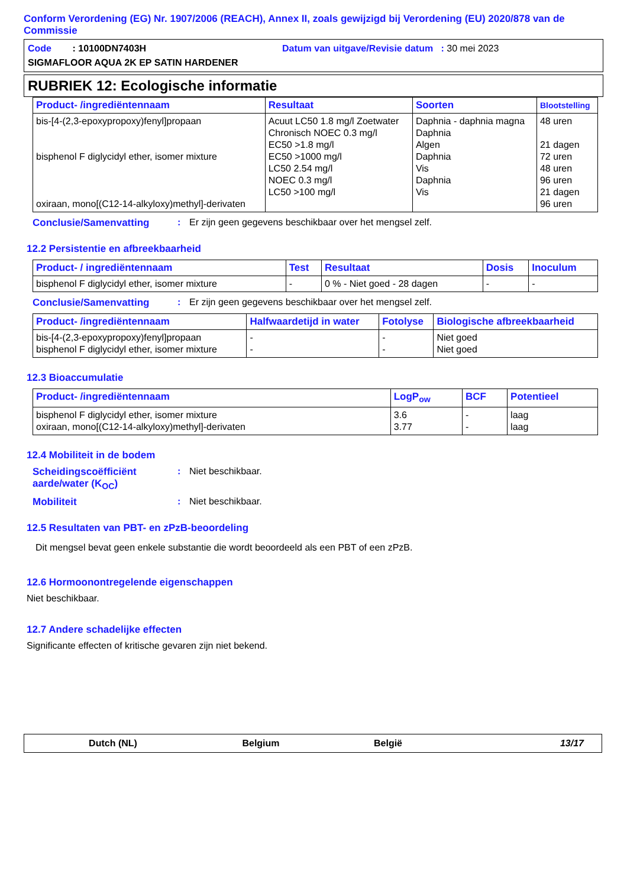Conform Verordening (EG) Nr. 1907/2006 (REACH), Annex II, zoals gewijzigd bij Verordening (EU) 2020/878 van de Commissie
Code : 10100DN7403H Datum van uitgave/Revisie datum : 30 mei 2023
SIGMAFLOOR AQUA 2K EP SATIN HARDENER
RUBRIEK 12: Ecologische informatie
| Product- /ingrediëntennaam | Resultaat | Soorten | Blootstelling |
| --- | --- | --- | --- |
| bis-[4-(2,3-epoxypropoxy)fenyl]propaan bisphenol F diglycidyl ether, isomer mixture oxiraan, mono[(C12-14-alkyloxy)methyl]-derivaten | Acuut LC50 1.8 mg/l Zoetwater Chronisch NOEC 0.3 mg/l EC50 >1.8 mg/l EC50 >1000 mg/l LC50 2.54 mg/l NOEC 0.3 mg/l LC50 >100 mg/l | Daphnia - daphnia magna Daphnia Algen Daphnia Vis Daphnia Vis | 48 uren 21 dagen 72 uren 48 uren 96 uren 21 dagen 96 uren |
Conclusie/Samenvatting: Er zijn geen gegevens beschikbaar over het mengsel zelf.
12.2 Persistentie en afbreekbaarheid
| Product- / ingrediëntennaam | Test | Resultaat | Dosis | Inoculum |
| --- | --- | --- | --- | --- |
| bisphenol F diglycidyl ether, isomer mixture | - | 0 % - Niet goed - 28 dagen | - | - |
Conclusie/Samenvatting: Er zijn geen gegevens beschikbaar over het mengsel zelf.
| Product- /ingrediëntennaam | Halfwaardetijd in water | Fotolyse | Biologische afbreekbaarheid |
| --- | --- | --- | --- |
| bis-[4-(2,3-epoxypropoxy)fenyl]propaan bisphenol F diglycidyl ether, isomer mixture | - - | - - | Niet goed Niet goed |
12.3 Bioaccumulatie
| Product- /ingrediëntennaam | LogP<sub>ow</sub> | BCF | Potentieel |
| --- | --- | --- | --- |
| bisphenol F diglycidyl ether, isomer mixture oxiraan, mono[(C12-14-alkyloxy)methyl]-derivaten | 3.6 3.77 | - - | laag laag |
12.4 Mobiliteit in de bodem
Scheidingscoëfficiënt aarde/water (K<sub>OC</sub>): Niet beschikbaar.
Mobiliteit: Niet beschikbaar.
12.5 Resultaten van PBT- en zPzB-beoordeling
Dit mengsel bevat geen enkele substantie die wordt beoordeeld als een PBT of een zPzB.
12.6 Hormoonontregelende eigenschappen
Niet beschikbaar.
12.7 Andere schadelijke effecten
Significante effecten of kritische gevaren zijn niet bekend.
Dutch (NL) Belgium België 13/17